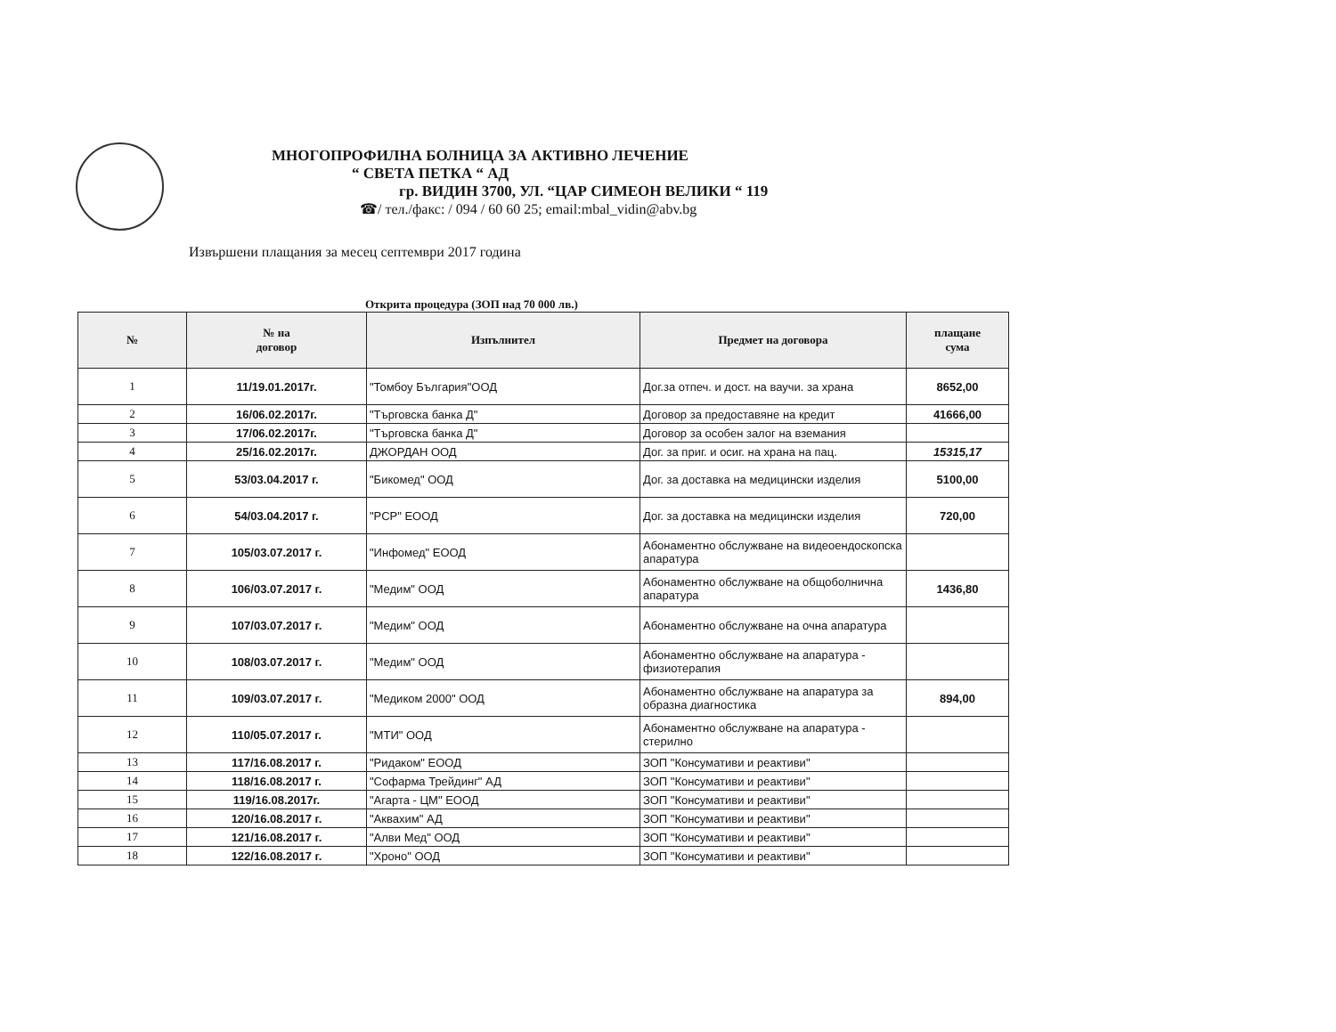МНОГОПРОФИЛНА БОЛНИЦА ЗА АКТИВНО ЛЕЧЕНИЕ
“ СВЕТА ПЕТКА “ АД
гр. ВИДИН 3700, УЛ. “ЦАР СИМЕОН ВЕЛИКИ “ 119
☎/ тел./факс: / 094 / 60 60 25; email:mbal_vidin@abv.bg
Извършени плащания за месец септември 2017 година
Открита процедура (ЗОП над 70 000 лв.)
| № | № на договор | Изпълнител | Предмет на договора | плащане сума |
| --- | --- | --- | --- | --- |
| 1 | 11/19.01.2017г. | "Томбоу България"ООД | Дог.за отпеч. и дост. на ваучи. за храна | 8652,00 |
| 2 | 16/06.02.2017г. | "Търговска банка Д" | Договор за предоставяне на кредит | 41666,00 |
| 3 | 17/06.02.2017г. | "Търговска банка Д" | Договор за особен залог на вземания | |
| 4 | 25/16.02.2017г. | ДЖОРДАН ООД | Дог. за приг. и осиг. на храна на пац. | 15315,17 |
| 5 | 53/03.04.2017 г. | "Бикомед" ООД | Дог. за доставка на медицински изделия | 5100,00 |
| 6 | 54/03.04.2017 г. | "РСР" ЕООД | Дог. за доставка на медицински изделия | 720,00 |
| 7 | 105/03.07.2017 г. | "Инфомед" ЕООД | Абонаментно обслужване на видеоендоскопска апаратура | |
| 8 | 106/03.07.2017 г. | "Медим" ООД | Абонаментно обслужване на общоболнична апаратура | 1436,80 |
| 9 | 107/03.07.2017 г. | "Медим" ООД | Абонаментно обслужване на очна апаратура | |
| 10 | 108/03.07.2017 г. | "Медим" ООД | Абонаментно обслужване на апаратура - физиотерапия | |
| 11 | 109/03.07.2017 г. | "Медиком 2000" ООД | Абонаментно обслужване на апаратура за образна диагностика | 894,00 |
| 12 | 110/05.07.2017 г. | "МТИ" ООД | Абонаментно обслужване на апаратура - стерилно | |
| 13 | 117/16.08.2017 г. | "Ридаком" ЕООД | ЗОП "Консумативи и реактиви" | |
| 14 | 118/16.08.2017 г. | "Софарма Трейдинг" АД | ЗОП "Консумативи и реактиви" | |
| 15 | 119/16.08.2017г. | "Агарта - ЦМ" ЕООД | ЗОП "Консумативи и реактиви" | |
| 16 | 120/16.08.2017 г. | "Аквахим" АД | ЗОП "Консумативи и реактиви" | |
| 17 | 121/16.08.2017 г. | "Алви Мед" ООД | ЗОП "Консумативи и реактиви" | |
| 18 | 122/16.08.2017 г. | "Хроно" ООД | ЗОП "Консумативи и реактиви" | |